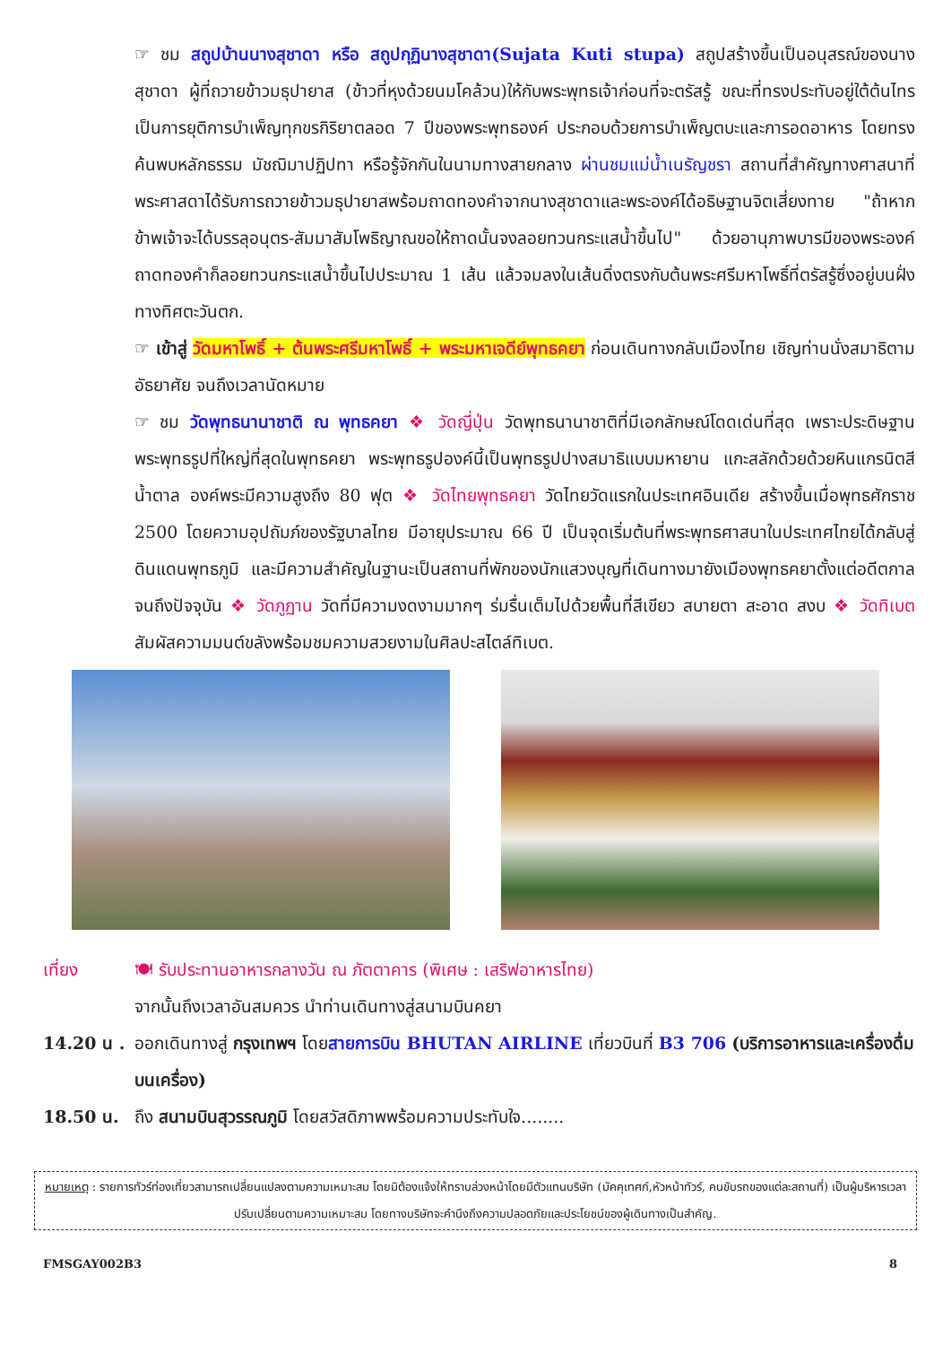☞ ชม สถูปบ้านนางสุชาดา หรือ สถูปกุฏินางสุชาดา(Sujata Kuti stupa) สถูปสร้างขึ้นเป็นอนุสรณ์ของนางสุชาดา ผู้ที่ถวายข้าวมธุปายาส (ข้าวที่หุงด้วยนมโคล้วน)ให้กับพระพุทธเจ้าก่อนที่จะตรัสรู้ ขณะที่ทรงประทับอยู่ใต้ต้นไทร เป็นการยุติการบำเพ็ญทุกขรกิริยาตลอด 7 ปีของพระพุทธองค์ ประกอบด้วยการบำเพ็ญตบะและการอดอาหาร โดยทรงค้นพบหลักธรรม มัชฌิมาปฏิปทา หรือรู้จักกันในนามทางสายกลาง ผ่านชมแม่น้ำเนรัญชรา สถานที่สำคัญทางศาสนาที่พระศาสดาได้รับการถวายข้าวมธุปายาสพร้อมถาดทองคำจากนางสุชาดาและพระองค์ได้อธิษฐานจิตเสี่ยงทาย "ถ้าหากข้าพเจ้าจะได้บรรลุอนุตร-สัมมาสัมโพธิญาณขอให้ถาดนั้นจงลอยทวนกระแสน้ำขึ้นไป" ด้วยอานุภาพบารมีของพระองค์ ถาดทองคำก็ลอยทวนกระแสน้ำขึ้นไปประมาณ 1 เส้น แล้วจมลงในเส้นดิ่งตรงกับต้นพระศรีมหาโพธิ์ที่ตรัสรู้ซึ่งอยู่บนฝั่งทางทิศตะวันตก.
☞ เข้าสู่ วัดมหาโพธิ์ + ต้นพระศรีมหาโพธิ์ + พระมหาเจดีย์พุทธคยา ก่อนเดินทางกลับเมืองไทย เชิญท่านนั่งสมาธิตามอัธยาศัย จนถึงเวลานัดหมาย
☞ ชม วัดพุทธนานาชาติ ณ พุทธคยา ❖ วัดญี่ปุ่น วัดพุทธนานาชาติที่มีเอกลักษณ์โดดเด่นที่สุด เพราะประดิษฐานพระพุทธรูปที่ใหญ่ที่สุดในพุทธคยา พระพุทธรูปองค์นี้เป็นพุทธรูปปางสมาธิแบบมหายาน แกะสลักด้วยด้วยหินแกรนิตสีน้ำตาล องค์พระมีความสูงถึง 80 ฟุต ❖ วัดไทยพุทธคยา วัดไทยวัดแรกในประเทศอินเดีย สร้างขึ้นเมื่อพุทธศักราช 2500 โดยความอุปถัมภ์ของรัฐบาลไทย มีอายุประมาณ 66 ปี เป็นจุดเริ่มต้นที่พระพุทธศาสนาในประเทศไทยได้กลับสู่ดินแดนพุทธภูมิ และมีความสำคัญในฐานะเป็นสถานที่พักของนักแสวงบุญที่เดินทางมายังเมืองพุทธคยาตั้งแต่อดีตกาลจนถึงปัจจุบัน ❖ วัดภูฏาน วัดที่มีความงดงามมากๆ ร่มรื่นเต็มไปด้วยพื้นที่สีเขียว สบายตา สะอาด สงบ ❖ วัดทิเบต สัมผัสความมนต์ขลังพร้อมชมความสวยงามในศิลปะสไตล์ทิเบต.
เที่ยง 🍽 รับประทานอาหารกลางวัน ณ ภัตตาคาร (พิเศษ : เสริฟอาหารไทย)
จากนั้นถึงเวลาอันสมควร นำท่านเดินทางสู่สนามบินคยา
14.20 น .
ออกเดินทางสู่ กรุงเทพฯ โดยสายการบิน BHUTAN AIRLINE เที่ยวบินที่ B3 706 (บริการอาหารและเครื่องดื่มบนเครื่อง)
18.50 น. ถึง สนามบินสุวรรณภูมิ โดยสวัสดิภาพพร้อมความประทับใจ........
หมายเหตุ : รายการทัวร์ท่องเที่ยวสามารถเปลี่ยนแปลงตามความเหมาะสม โดยมิต้องแจ้งให้ทราบล่วงหน้าโดยมีตัวแทนบริษัท (มัคคุเทศก์,หัวหน้าทัวร์, คนขับรถของแต่ละสถานที่) เป็นผู้บริหารเวลาปรับเปลี่ยนตามความเหมาะสม โดยทางบริษัทจะคำนึงถึงความปลอดภัยและประโยชน์ของผู้เดินทางเป็นสำคัญ.
FMSGAY002B3 8